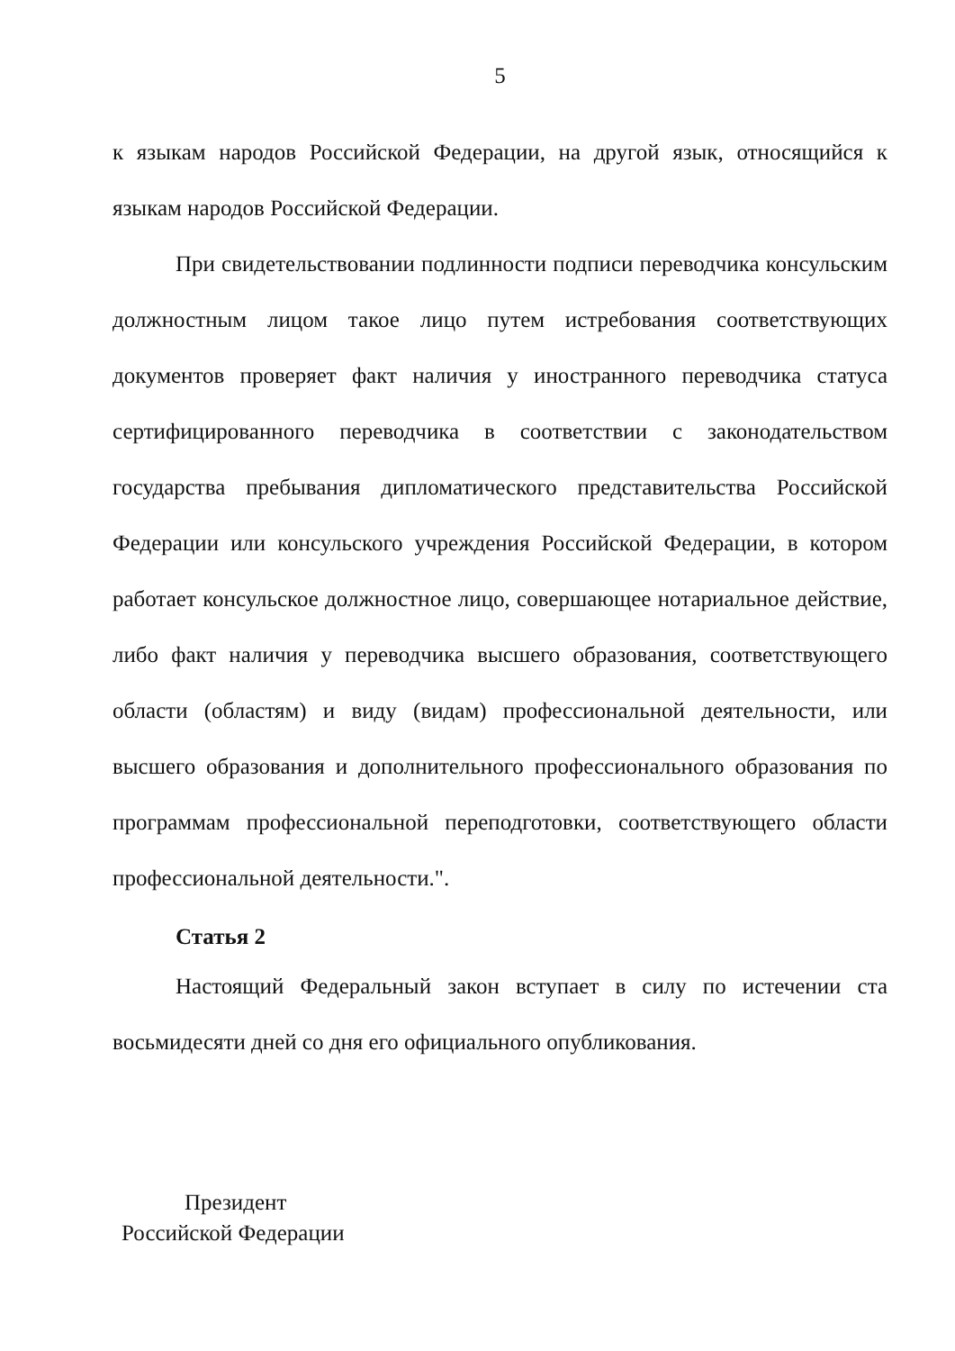5
к языкам народов Российской Федерации, на другой язык, относящийся к языкам народов Российской Федерации.
При свидетельствовании подлинности подписи переводчика консульским должностным лицом такое лицо путем истребования соответствующих документов проверяет факт наличия у иностранного переводчика статуса сертифицированного переводчика в соответствии с законодательством государства пребывания дипломатического представительства Российской Федерации или консульского учреждения Российской Федерации, в котором работает консульское должностное лицо, совершающее нотариальное действие, либо факт наличия у переводчика высшего образования, соответствующего области (областям) и виду (видам) профессиональной деятельности, или высшего образования и дополнительного профессионального образования по программам профессиональной переподготовки, соответствующего области профессиональной деятельности.".
Статья 2
Настоящий Федеральный закон вступает в силу по истечении ста восьмидесяти дней со дня его официального опубликования.
Президент
Российской Федерации